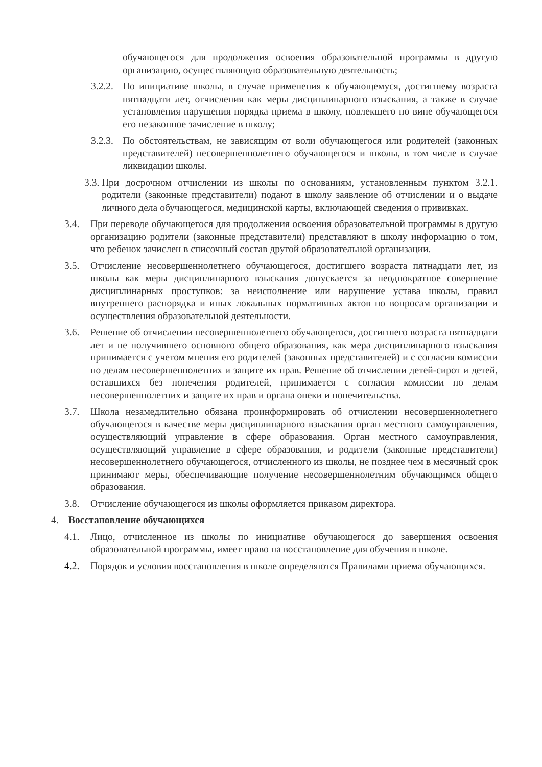обучающегося для продолжения освоения образовательной программы в другую организацию, осуществляющую образовательную деятельность;
3.2.2.
По инициативе школы, в случае применения к обучающемуся, достигшему возраста пятнадцати лет, отчисления как меры дисциплинарного взыскания, а также в случае установления нарушения порядка приема в школу, повлекшего по вине обучающегося его незаконное зачисление в школу;
3.2.3.
По обстоятельствам, не зависящим от воли обучающегося или родителей (законных представителей) несовершеннолетнего обучающегося и школы, в том числе в случае ликвидации школы.
3.3.
При досрочном отчислении из школы по основаниям, установленным пунктом 3.2.1. родители (законные представители) подают в школу заявление об отчислении и о выдаче личного дела обучающегося, медицинской карты, включающей сведения о прививках.
3.4. При переводе обучающегося для продолжения освоения образовательной программы в другую организацию родители (законные представители) представляют в школу информацию о том, что ребенок зачислен в списочный состав другой образовательной организации.
3.5. Отчисление несовершеннолетнего обучающегося, достигшего возраста пятнадцати лет, из школы как меры дисциплинарного взыскания допускается за неоднократное совершение дисциплинарных проступков: за неисполнение или нарушение устава школы, правил внутреннего распорядка и иных локальных нормативных актов по вопросам организации и осуществления образовательной деятельности.
3.6. Решение об отчислении несовершеннолетнего обучающегося, достигшего возраста пятнадцати лет и не получившего основного общего образования, как мера дисциплинарного взыскания принимается с учетом мнения его родителей (законных представителей) и с согласия комиссии по делам несовершеннолетних и защите их прав. Решение об отчислении детей-сирот и детей, оставшихся без попечения родителей, принимается с согласия комиссии по делам несовершеннолетних и защите их прав и органа опеки и попечительства.
3.7. Школа незамедлительно обязана проинформировать об отчислении несовершеннолетнего обучающегося в качестве меры дисциплинарного взыскания орган местного самоуправления, осуществляющий управление в сфере образования. Орган местного самоуправления, осуществляющий управление в сфере образования, и родители (законные представители) несовершеннолетнего обучающегося, отчисленного из школы, не позднее чем в месячный срок принимают меры, обеспечивающие получение несовершеннолетним обучающимся общего образования.
3.8. Отчисление обучающегося из школы оформляется приказом директора.
4. Восстановление обучающихся
4.1. Лицо, отчисленное из школы по инициативе обучающегося до завершения освоения образовательной программы, имеет право на восстановление для обучения в школе.
4.2. Порядок и условия восстановления в школе определяются Правилами приема обучающихся.